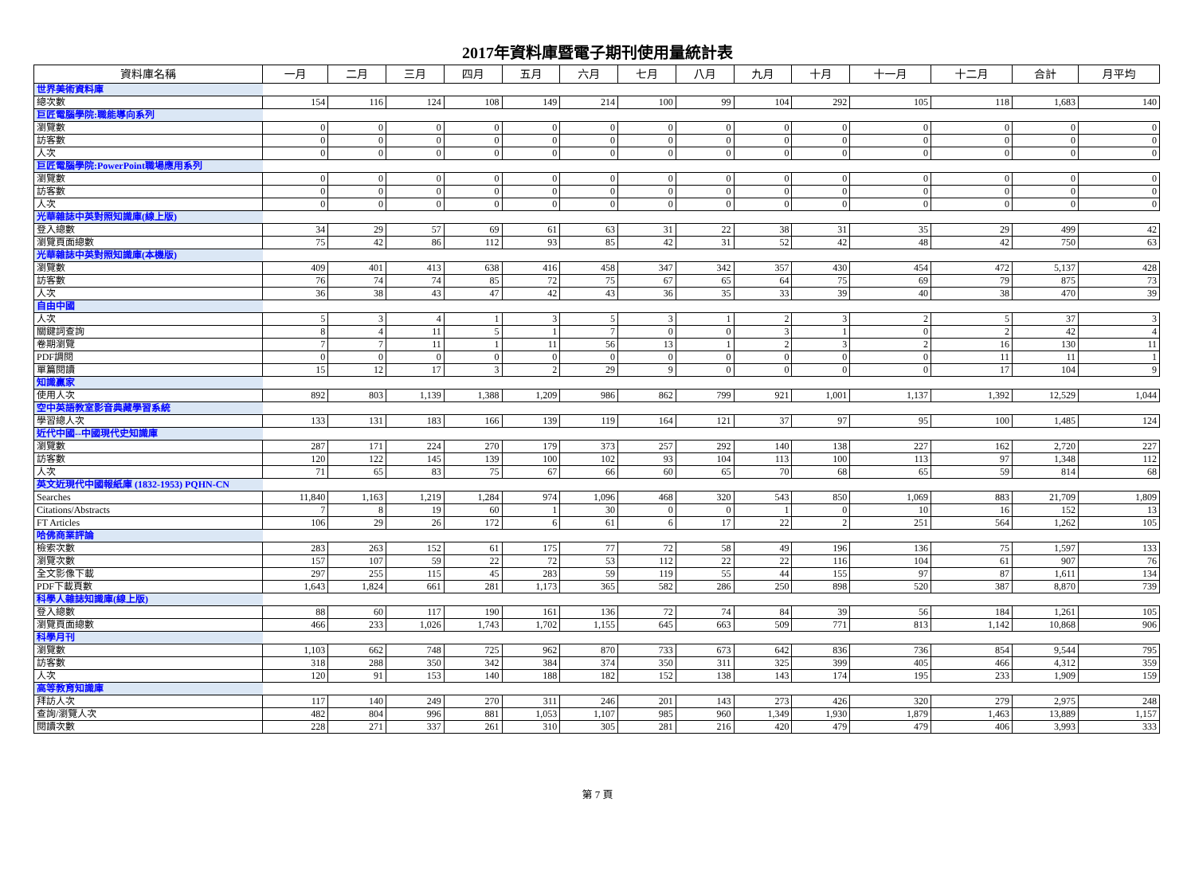2017年資料庫暨電子期刊使用量統計表
| 資料庫名稱 | 一月 | 二月 | 三月 | 四月 | 五月 | 六月 | 七月 | 八月 | 九月 | 十月 | 十一月 | 十二月 | 合計 | 月平均 |
| --- | --- | --- | --- | --- | --- | --- | --- | --- | --- | --- | --- | --- | --- | --- |
| 世界美術資料庫 | | | | | | | | | | | | | | |
| 總次數 | 154 | 116 | 124 | 108 | 149 | 214 | 100 | 99 | 104 | 292 | 105 | 118 | 1,683 | 140 |
| 巨匠電腦學院:職能導向系列 | | | | | | | | | | | | | | |
| 瀏覽數 | 0 | 0 | 0 | 0 | 0 | 0 | 0 | 0 | 0 | 0 | 0 | 0 | 0 | 0 |
| 訪客數 | 0 | 0 | 0 | 0 | 0 | 0 | 0 | 0 | 0 | 0 | 0 | 0 | 0 | 0 |
| 人次 | 0 | 0 | 0 | 0 | 0 | 0 | 0 | 0 | 0 | 0 | 0 | 0 | 0 | 0 |
| 巨匠電腦學院:PowerPoint職場應用系列 | | | | | | | | | | | | | | |
| 瀏覽數 | 0 | 0 | 0 | 0 | 0 | 0 | 0 | 0 | 0 | 0 | 0 | 0 | 0 | 0 |
| 訪客數 | 0 | 0 | 0 | 0 | 0 | 0 | 0 | 0 | 0 | 0 | 0 | 0 | 0 | 0 |
| 人次 | 0 | 0 | 0 | 0 | 0 | 0 | 0 | 0 | 0 | 0 | 0 | 0 | 0 | 0 |
| 光華雜誌中英對照知識庫(線上版) | | | | | | | | | | | | | | |
| 登入總數 | 34 | 29 | 57 | 69 | 61 | 63 | 31 | 22 | 38 | 31 | 35 | 29 | 499 | 42 |
| 瀏覽頁面總數 | 75 | 42 | 86 | 112 | 93 | 85 | 42 | 31 | 52 | 42 | 48 | 42 | 750 | 63 |
| 光華雜誌中英對照知識庫(本機版) | | | | | | | | | | | | | | |
| 瀏覽數 | 409 | 401 | 413 | 638 | 416 | 458 | 347 | 342 | 357 | 430 | 454 | 472 | 5,137 | 428 |
| 訪客數 | 76 | 74 | 74 | 85 | 72 | 75 | 67 | 65 | 64 | 75 | 69 | 79 | 875 | 73 |
| 人次 | 36 | 38 | 43 | 47 | 42 | 43 | 36 | 35 | 33 | 39 | 40 | 38 | 470 | 39 |
| 自由中國 | | | | | | | | | | | | | | |
| 人次 | 5 | 3 | 4 | 1 | 3 | 5 | 3 | 1 | 2 | 3 | 2 | 5 | 37 | 3 |
| 關鍵詞查詢 | 8 | 4 | 11 | 5 | 1 | 7 | 0 | 0 | 3 | 1 | 0 | 2 | 42 | 4 |
| 卷期瀏覽 | 7 | 7 | 11 | 1 | 11 | 56 | 13 | 1 | 2 | 3 | 2 | 16 | 130 | 11 |
| PDF調閱 | 0 | 0 | 0 | 0 | 0 | 0 | 0 | 0 | 0 | 0 | 0 | 11 | 11 | 1 |
| 單篇閱讀 | 15 | 12 | 17 | 3 | 2 | 29 | 9 | 0 | 0 | 0 | 0 | 17 | 104 | 9 |
| 知識贏家 | | | | | | | | | | | | | | |
| 使用人次 | 892 | 803 | 1,139 | 1,388 | 1,209 | 986 | 862 | 799 | 921 | 1,001 | 1,137 | 1,392 | 12,529 | 1,044 |
| 空中英語教室影音典藏學習系統 | | | | | | | | | | | | | | |
| 學習總人次 | 133 | 131 | 183 | 166 | 139 | 119 | 164 | 121 | 37 | 97 | 95 | 100 | 1,485 | 124 |
| 近代中國--中國現代史知識庫 | | | | | | | | | | | | | | |
| 瀏覽數 | 287 | 171 | 224 | 270 | 179 | 373 | 257 | 292 | 140 | 138 | 227 | 162 | 2,720 | 227 |
| 訪客數 | 120 | 122 | 145 | 139 | 100 | 102 | 93 | 104 | 113 | 100 | 113 | 97 | 1,348 | 112 |
| 人次 | 71 | 65 | 83 | 75 | 67 | 66 | 60 | 65 | 70 | 68 | 65 | 59 | 814 | 68 |
| 英文近現代中國報紙庫 (1832-1953) PQHN-CN | | | | | | | | | | | | | | |
| Searches | 11,840 | 1,163 | 1,219 | 1,284 | 974 | 1,096 | 468 | 320 | 543 | 850 | 1,069 | 883 | 21,709 | 1,809 |
| Citations/Abstracts | 7 | 8 | 19 | 60 | 1 | 30 | 0 | 0 | 1 | 0 | 10 | 16 | 152 | 13 |
| FT Articles | 106 | 29 | 26 | 172 | 6 | 61 | 6 | 17 | 22 | 2 | 251 | 564 | 1,262 | 105 |
| 哈佛商業評論 | | | | | | | | | | | | | | |
| 檢索次數 | 283 | 263 | 152 | 61 | 175 | 77 | 72 | 58 | 49 | 196 | 136 | 75 | 1,597 | 133 |
| 瀏覽次數 | 157 | 107 | 59 | 22 | 72 | 53 | 112 | 22 | 22 | 116 | 104 | 61 | 907 | 76 |
| 全文影像下載 | 297 | 255 | 115 | 45 | 283 | 59 | 119 | 55 | 44 | 155 | 97 | 87 | 1,611 | 134 |
| PDF下載頁數 | 1,643 | 1,824 | 661 | 281 | 1,173 | 365 | 582 | 286 | 250 | 898 | 520 | 387 | 8,870 | 739 |
| 科學人雜誌知識庫(線上版) | | | | | | | | | | | | | | |
| 登入總數 | 88 | 60 | 117 | 190 | 161 | 136 | 72 | 74 | 84 | 39 | 56 | 184 | 1,261 | 105 |
| 瀏覽頁面總數 | 466 | 233 | 1,026 | 1,743 | 1,702 | 1,155 | 645 | 663 | 509 | 771 | 813 | 1,142 | 10,868 | 906 |
| 科學月刊 | | | | | | | | | | | | | | |
| 瀏覽數 | 1,103 | 662 | 748 | 725 | 962 | 870 | 733 | 673 | 642 | 836 | 736 | 854 | 9,544 | 795 |
| 訪客數 | 318 | 288 | 350 | 342 | 384 | 374 | 350 | 311 | 325 | 399 | 405 | 466 | 4,312 | 359 |
| 人次 | 120 | 91 | 153 | 140 | 188 | 182 | 152 | 138 | 143 | 174 | 195 | 233 | 1,909 | 159 |
| 高等教育知識庫 | | | | | | | | | | | | | | |
| 拜訪人次 | 117 | 140 | 249 | 270 | 311 | 246 | 201 | 143 | 273 | 426 | 320 | 279 | 2,975 | 248 |
| 查詢/瀏覽人次 | 482 | 804 | 996 | 881 | 1,053 | 1,107 | 985 | 960 | 1,349 | 1,930 | 1,879 | 1,463 | 13,889 | 1,157 |
| 閱讀次數 | 228 | 271 | 337 | 261 | 310 | 305 | 281 | 216 | 420 | 479 | 479 | 406 | 3,993 | 333 |
第 7 頁